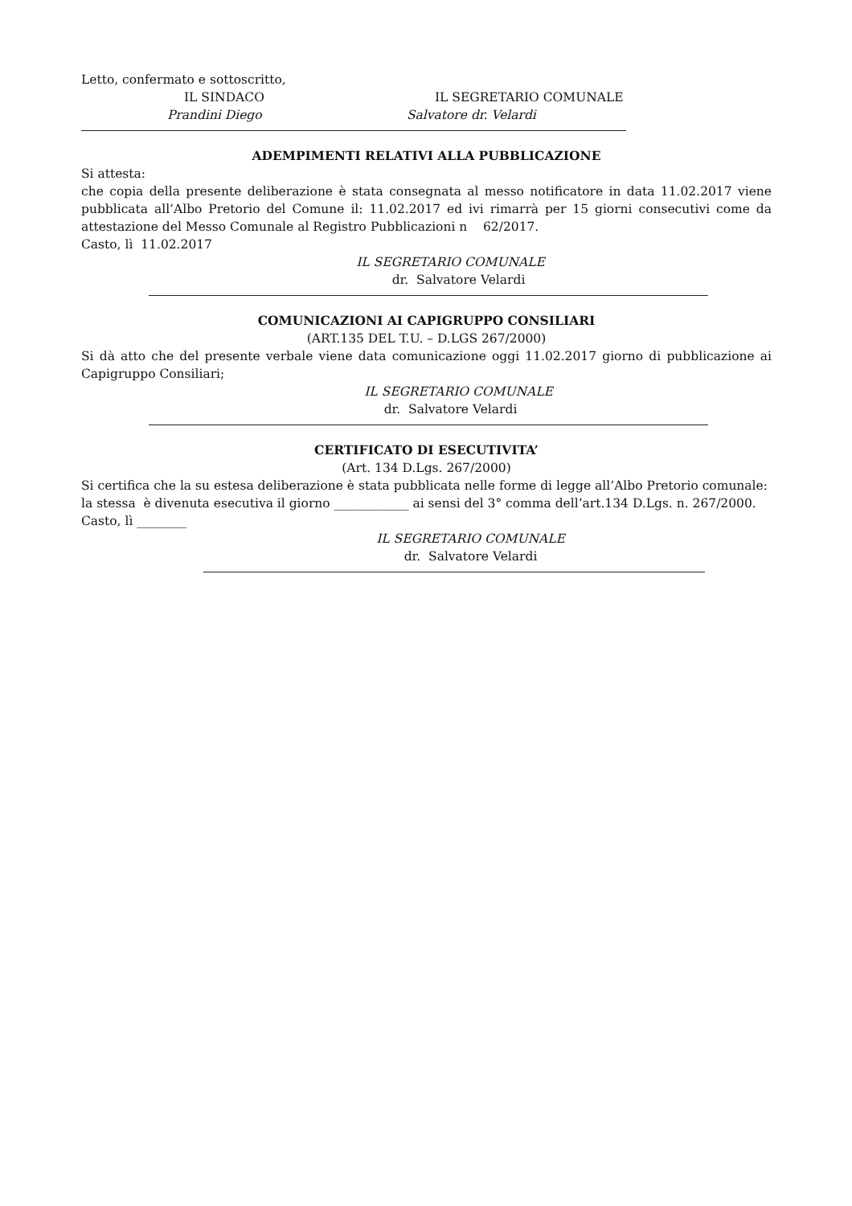Letto, confermato e sottoscritto,
IL SINDACO IL SEGRETARIO COMUNALE
Prandini Diego Salvatore dr. Velardi
ADEMPIMENTI RELATIVI ALLA PUBBLICAZIONE
Si attesta:
che copia della presente deliberazione è stata consegnata al messo notificatore in data 11.02.2017 viene pubblicata all’Albo Pretorio del Comune il: 11.02.2017 ed ivi rimarrà per 15 giorni consecutivi come da attestazione del Messo Comunale al Registro Pubblicazioni n 62/2017.
Casto, lì 11.02.2017
IL SEGRETARIO COMUNALE
dr. Salvatore Velardi
COMUNICAZIONI AI CAPIGRUPPO CONSILIARI
(ART.135 DEL T.U. – D.LGS 267/2000)
Si dà atto che del presente verbale viene data comunicazione oggi 11.02.2017 giorno di pubblicazione ai Capigruppo Consiliari;
IL SEGRETARIO COMUNALE
dr. Salvatore Velardi
CERTIFICATO DI ESECUTIVITA’
(Art. 134 D.Lgs. 267/2000)
Si certifica che la su estesa deliberazione è stata pubblicata nelle forme di legge all’Albo Pretorio comunale:
la stessa è divenuta esecutiva il giorno ____________ ai sensi del 3° comma dell’art.134 D.Lgs. n. 267/2000.
Casto, lì ________
IL SEGRETARIO COMUNALE
dr. Salvatore Velardi